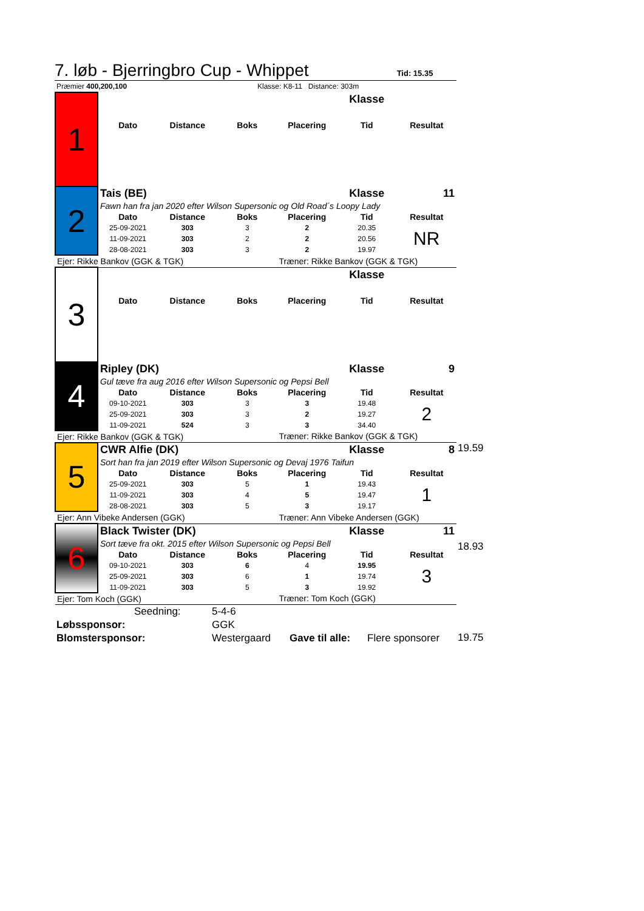7. løb - Bjerringbro Cup - Whippet
Tid: 15.35
| Præmier 400,200,100 | Klasse: K8-11 Distance: 303m |
| 1 | | | | | Klasse | |
| | Dato | Distance | Boks | Placering | Tid | Resultat |
| 2 | Tais (BE) | | | | Klasse | 11 |
| | Fawn han fra jan 2020 efter Wilson Supersonic og Old Road´s Loopy Lady | | | | | |
| | Dato | Distance | Boks | Placering | Tid | Resultat |
| | 25-09-2021 | 303 | 3 | 2 | 20.35 | NR |
| | 11-09-2021 | 303 | 2 | 2 | 20.56 | |
| | 28-08-2021 | 303 | 3 | 2 | 19.97 | |
| Ejer: Rikke Bankov (GGK & TGK) | | | | Træner: Rikke Bankov (GGK & TGK) | | |
| 3 | | | | | Klasse | |
| | Dato | Distance | Boks | Placering | Tid | Resultat |
| 4 | Ripley (DK) | | | | Klasse | 9 |
| | Gul tæve fra aug 2016 efter Wilson Supersonic og Pepsi Bell | | | | | |
| | Dato | Distance | Boks | Placering | Tid | Resultat |
| | 09-10-2021 | 303 | 3 | 3 | 19.48 | 2 |
| | 25-09-2021 | 303 | 3 | 2 | 19.27 | |
| | 11-09-2021 | 524 | 3 | 3 | 34.40 | |
| Ejer: Rikke Bankov (GGK & TGK) | | | | Træner: Rikke Bankov (GGK & TGK) | | |
| 5 | CWR Alfie (DK) | | | | Klasse | 8 |
| | Sort han fra jan 2019 efter Wilson Supersonic og Devaj 1976 Taifun | | | | | |
| | Dato | Distance | Boks | Placering | Tid | Resultat |
| | 25-09-2021 | 303 | 5 | 1 | 19.43 | 1 |
| | 11-09-2021 | 303 | 4 | 5 | 19.47 | |
| | 28-08-2021 | 303 | 5 | 3 | 19.17 | |
| Ejer: Ann Vibeke Andersen (GGK) | | | | Træner: Ann Vibeke Andersen (GGK) | | |
| 6 | Black Twister (DK) | | | | Klasse | 11 |
| | Sort tæve fra okt. 2015 efter Wilson Supersonic og Pepsi Bell | | | | | |
| | Dato | Distance | Boks | Placering | Tid | Resultat |
| | 09-10-2021 | 303 | 6 | 4 | 19.95 | 3 |
| | 25-09-2021 | 303 | 6 | 1 | 19.74 | |
| | 11-09-2021 | 303 | 5 | 3 | 19.92 | |
| Ejer: Tom Koch (GGK) | | | | Træner: Tom Koch (GGK) | | |
19.59
18.93
19.75
| | Seedning: | 5-4-6 | | |
| Løbssponsor: | | GGK | | |
| Blomstersponsor: | | Westergaard | Gave til alle: | Flere sponsorer |